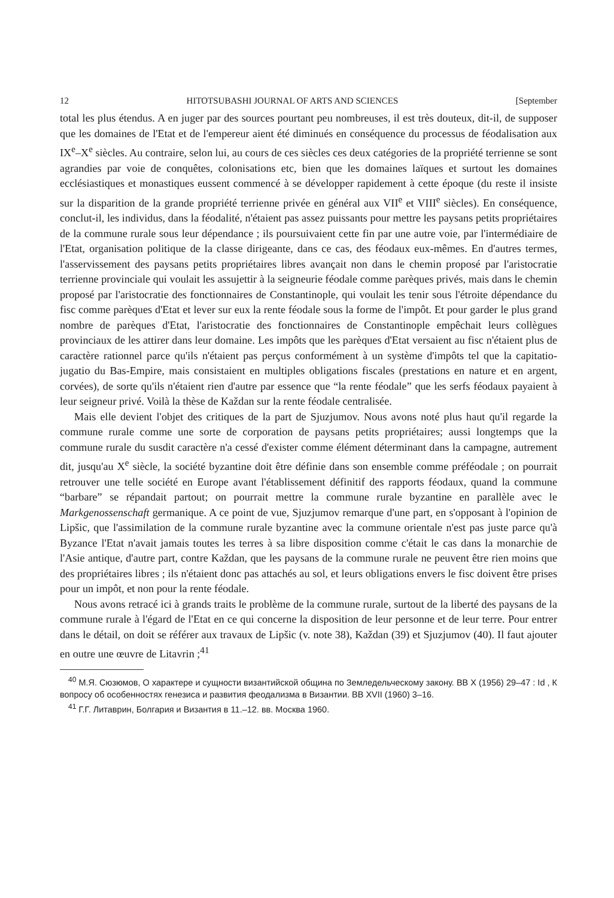12 HITOTSUBASHI JOURNAL OF ARTS AND SCIENCES [September
total les plus étendus. A en juger par des sources pourtant peu nombreuses, il est très douteux, dit-il, de supposer que les domaines de l'Etat et de l'empereur aient été diminués en conséquence du processus de féodalisation aux IX<sup>e</sup>–X<sup>e</sup> siècles. Au contraire, selon lui, au cours de ces siècles ces deux catégories de la propriété terrienne se sont agrandies par voie de conquêtes, colonisations etc, bien que les domaines laïques et surtout les domaines ecclésiastiques et monastiques eussent commencé à se développer rapidement à cette époque (du reste il insiste sur la disparition de la grande propriété terrienne privée en général aux VII<sup>e</sup> et VIII<sup>e</sup> siècles). En conséquence, conclut-il, les individus, dans la féodalité, n'étaient pas assez puissants pour mettre les paysans petits propriétaires de la commune rurale sous leur dépendance ; ils poursuivaient cette fin par une autre voie, par l'intermédiaire de l'Etat, organisation politique de la classe dirigeante, dans ce cas, des féodaux eux-mêmes. En d'autres termes, l'asservissement des paysans petits propriétaires libres avançait non dans le chemin proposé par l'aristocratie terrienne provinciale qui voulait les assujettir à la seigneurie féodale comme parèques privés, mais dans le chemin proposé par l'aristocratie des fonctionnaires de Constantinople, qui voulait les tenir sous l'étroite dépendance du fisc comme parèques d'Etat et lever sur eux la rente féodale sous la forme de l'impôt. Et pour garder le plus grand nombre de parèques d'Etat, l'aristocratie des fonctionnaires de Constantinople empêchait leurs collègues provinciaux de les attirer dans leur domaine. Les impôts que les parèques d'Etat versaient au fisc n'étaient plus de caractère rationnel parce qu'ils n'étaient pas perçus conformément à un système d'impôts tel que la capitatio-jugatio du Bas-Empire, mais consistaient en multiples obligations fiscales (prestations en nature et en argent, corvées), de sorte qu'ils n'étaient rien d'autre par essence que “la rente féodale” que les serfs féodaux payaient à leur seigneur privé. Voilà la thèse de Každan sur la rente féodale centralisée.
Mais elle devient l'objet des critiques de la part de Sjuzjumov. Nous avons noté plus haut qu'il regarde la commune rurale comme une sorte de corporation de paysans petits propriétaires; aussi longtemps que la commune rurale du susdit caractère n'a cessé d'exister comme élément déterminant dans la campagne, autrement dit, jusqu'au X<sup>e</sup> siècle, la société byzantine doit être définie dans son ensemble comme préféodale ; on pourrait retrouver une telle société en Europe avant l'établissement définitif des rapports féodaux, quand la commune “barbare” se répandait partout; on pourrait mettre la commune rurale byzantine en parallèle avec le Markgenossenschaft germanique. A ce point de vue, Sjuzjumov remarque d'une part, en s'opposant à l'opinion de Lipšic, que l'assimilation de la commune rurale byzantine avec la commune orientale n'est pas juste parce qu'à Byzance l'Etat n'avait jamais toutes les terres à sa libre disposition comme c'était le cas dans la monarchie de l'Asie antique, d'autre part, contre Každan, que les paysans de la commune rurale ne peuvent être rien moins que des propriétaires libres ; ils n'étaient donc pas attachés au sol, et leurs obligations envers le fisc doivent être prises pour un impôt, et non pour la rente féodale.
Nous avons retracé ici à grands traits le problème de la commune rurale, surtout de la liberté des paysans de la commune rurale à l'égard de l'Etat en ce qui concerne la disposition de leur personne et de leur terre. Pour entrer dans le détail, on doit se référer aux travaux de Lipšic (v. note 38), Každan (39) et Sjuzjumov (40). Il faut ajouter en outre une œuvre de Litavrin ;<sup>41</sup>
<sup>40</sup> М.Я. Сюзюмов, О характере и сущности византийской община по Земледельческому закону. ВВ X (1956) 29–47 : Id , К вопросу об особенностях генезиса и развития феодализма в Византии. ВВ XVII (1960) 3–16.
<sup>41</sup> Г.Г. Литаврин, Болгария и Византия в 11.–12. вв. Москва 1960.